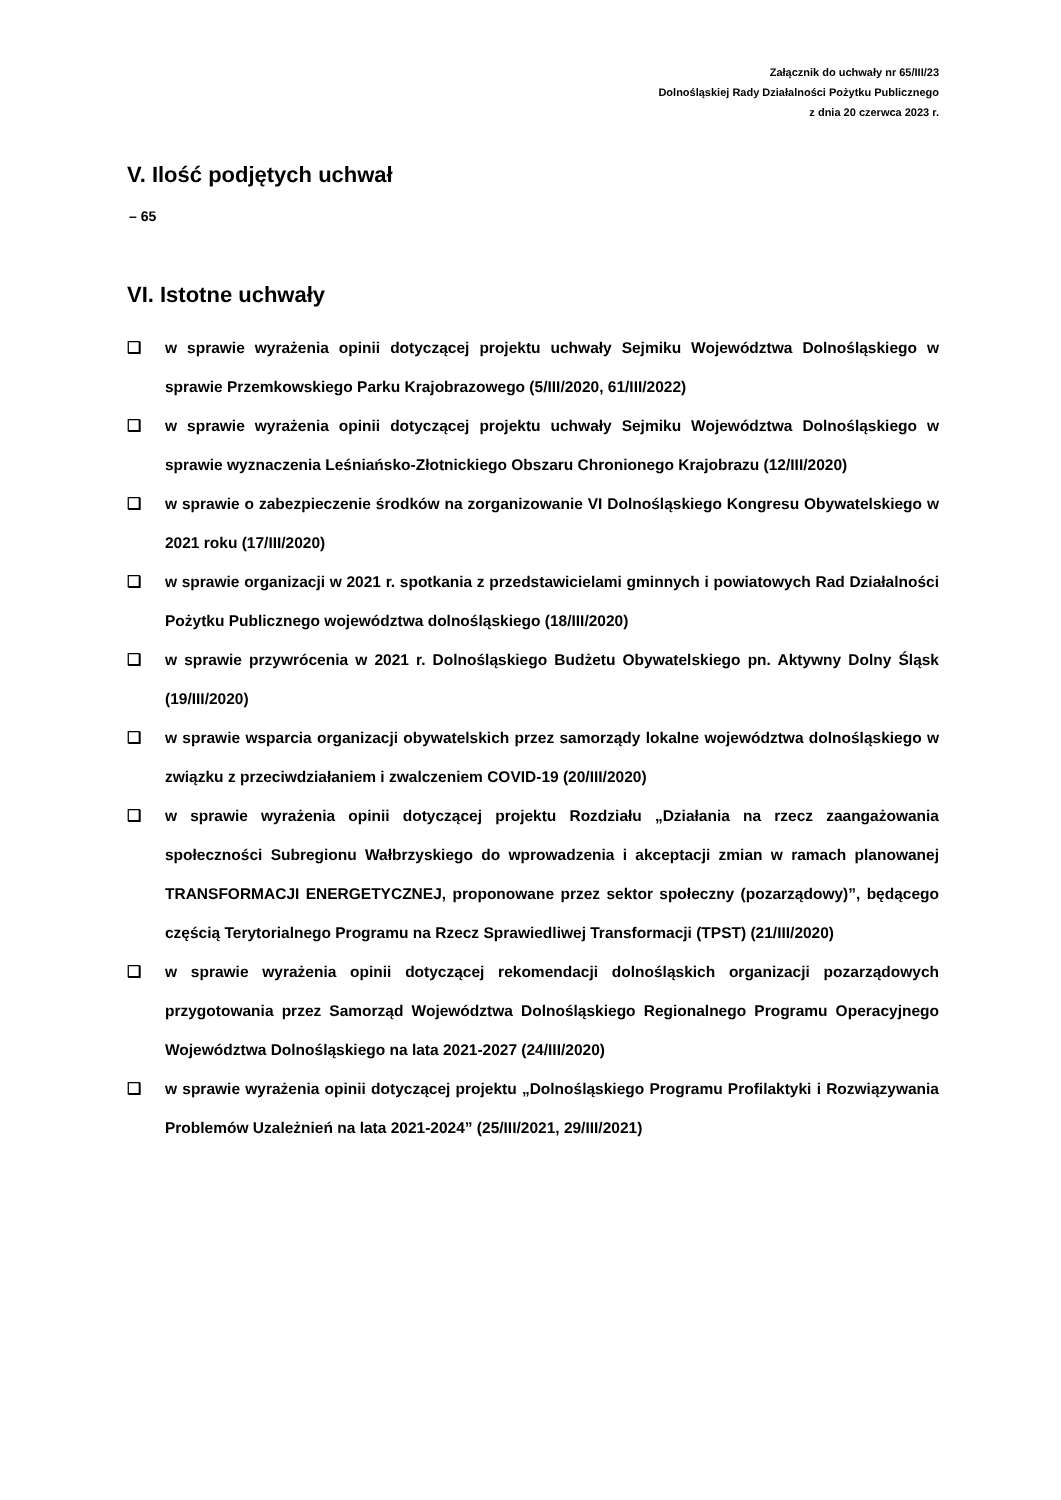Załącznik do uchwały nr 65/III/23
Dolnośląskiej Rady Działalności Pożytku Publicznego
z dnia 20 czerwca 2023 r.
V. Ilość podjętych uchwał
– 65
VI. Istotne uchwały
❑ w sprawie wyrażenia opinii dotyczącej projektu uchwały Sejmiku Województwa Dolnośląskiego w sprawie Przemkowskiego Parku Krajobrazowego (5/III/2020, 61/III/2022)
❑ w sprawie wyrażenia opinii dotyczącej projektu uchwały Sejmiku Województwa Dolnośląskiego w sprawie wyznaczenia Leśniańsko-Złotnickiego Obszaru Chronionego Krajobrazu (12/III/2020)
❑ w sprawie o zabezpieczenie środków na zorganizowanie VI Dolnośląskiego Kongresu Obywatelskiego w 2021 roku (17/III/2020)
❑ w sprawie organizacji w 2021 r. spotkania z przedstawicielami gminnych i powiatowych Rad Działalności Pożytku Publicznego województwa dolnośląskiego (18/III/2020)
❑ w sprawie przywrócenia w 2021 r. Dolnośląskiego Budżetu Obywatelskiego pn. Aktywny Dolny Śląsk (19/III/2020)
❑ w sprawie wsparcia organizacji obywatelskich przez samorządy lokalne województwa dolnośląskiego w związku z przeciwdziałaniem i zwalczeniem COVID-19 (20/III/2020)
❑ w sprawie wyrażenia opinii dotyczącej projektu Rozdziału „Działania na rzecz zaangażowania społeczności Subregionu Wałbrzyskiego do wprowadzenia i akceptacji zmian w ramach planowanej TRANSFORMACJI ENERGETYCZNEJ, proponowane przez sektor społeczny (pozarządowy)”, będącego częścią Terytorialnego Programu na Rzecz Sprawiedliwej Transformacji (TPST) (21/III/2020)
❑ w sprawie wyrażenia opinii dotyczącej rekomendacji dolnośląskich organizacji pozarządowych przygotowania przez Samorząd Województwa Dolnośląskiego Regionalnego Programu Operacyjnego Województwa Dolnośląskiego na lata 2021-2027 (24/III/2020)
❑ w sprawie wyrażenia opinii dotyczącej projektu „Dolnośląskiego Programu Profilaktyki i Rozwiązywania Problemów Uzależnień na lata 2021-2024” (25/III/2021, 29/III/2021)